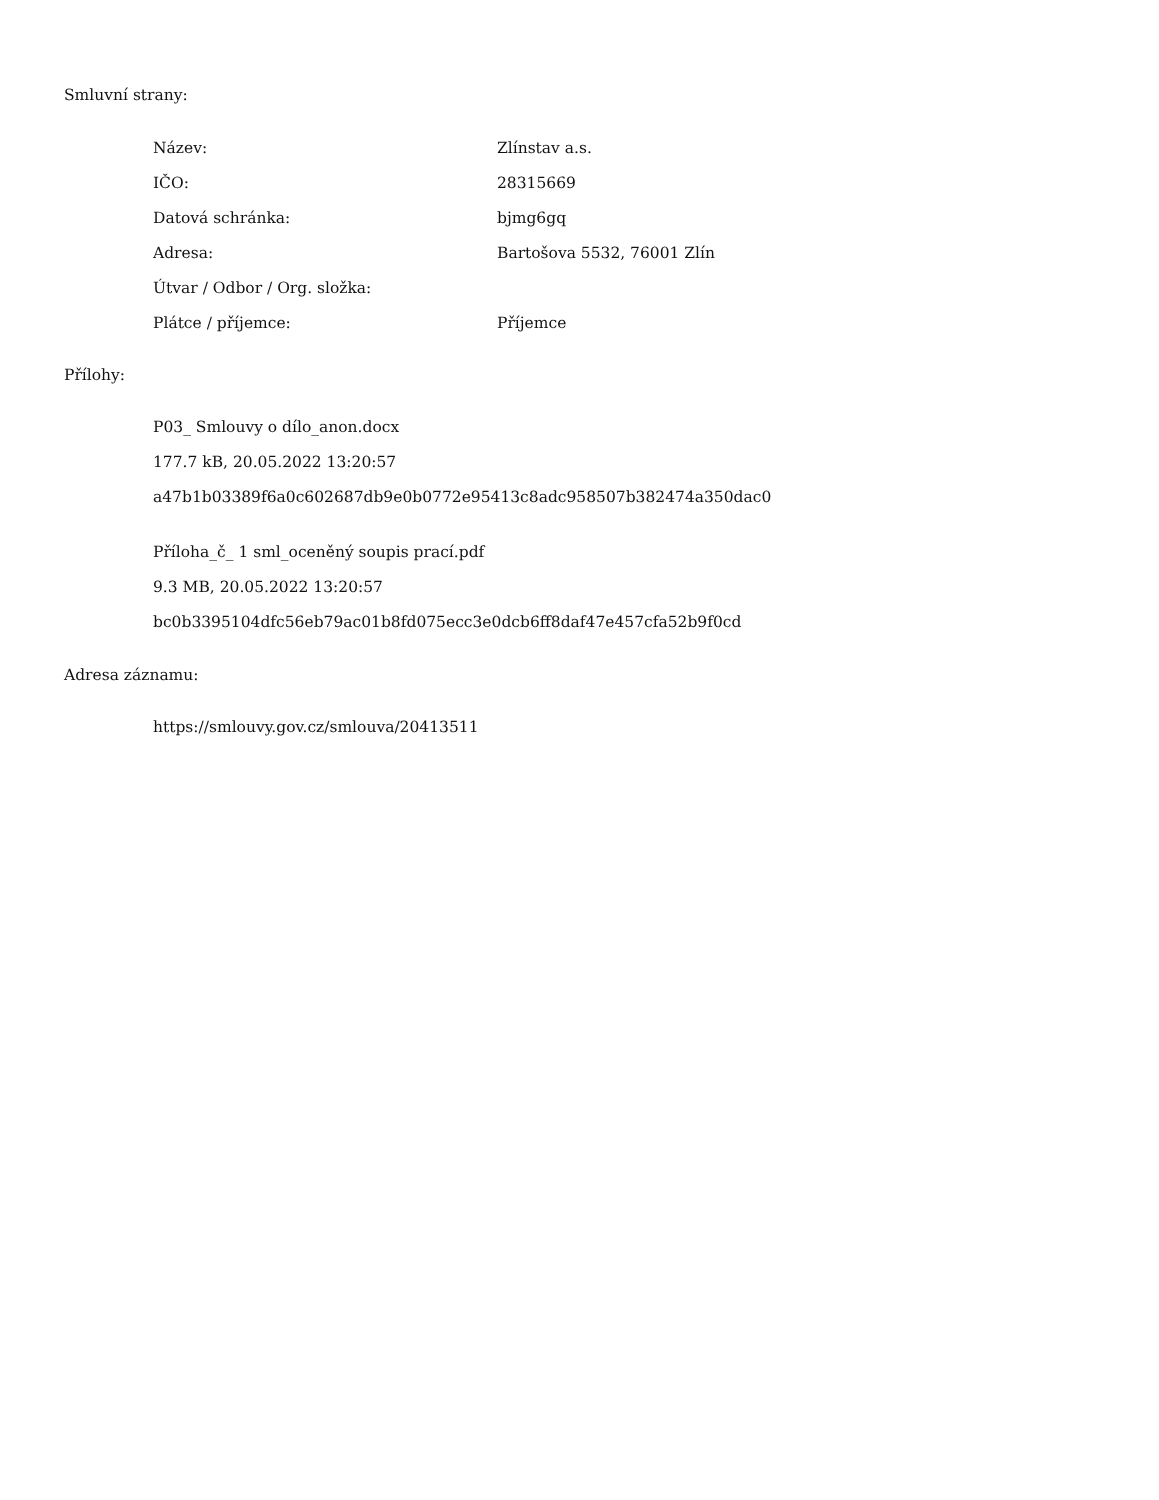Smluvní strany:
| Název: | Zlínstav a.s. |
| IČO: | 28315669 |
| Datová schránka: | bjmg6gq |
| Adresa: | Bartošova 5532, 76001 Zlín |
| Útvar / Odbor / Org. složka: | |
| Plátce / příjemce: | Příjemce |
Přílohy:
P03_ Smlouvy o dílo_anon.docx
177.7 kB, 20.05.2022 13:20:57
a47b1b03389f6a0c602687db9e0b0772e95413c8adc958507b382474a350dac0
Příloha_č_ 1 sml_oceněný soupis prací.pdf
9.3 MB, 20.05.2022 13:20:57
bc0b3395104dfc56eb79ac01b8fd075ecc3e0dcb6ff8daf47e457cfa52b9f0cd
Adresa záznamu:
https://smlouvy.gov.cz/smlouva/20413511